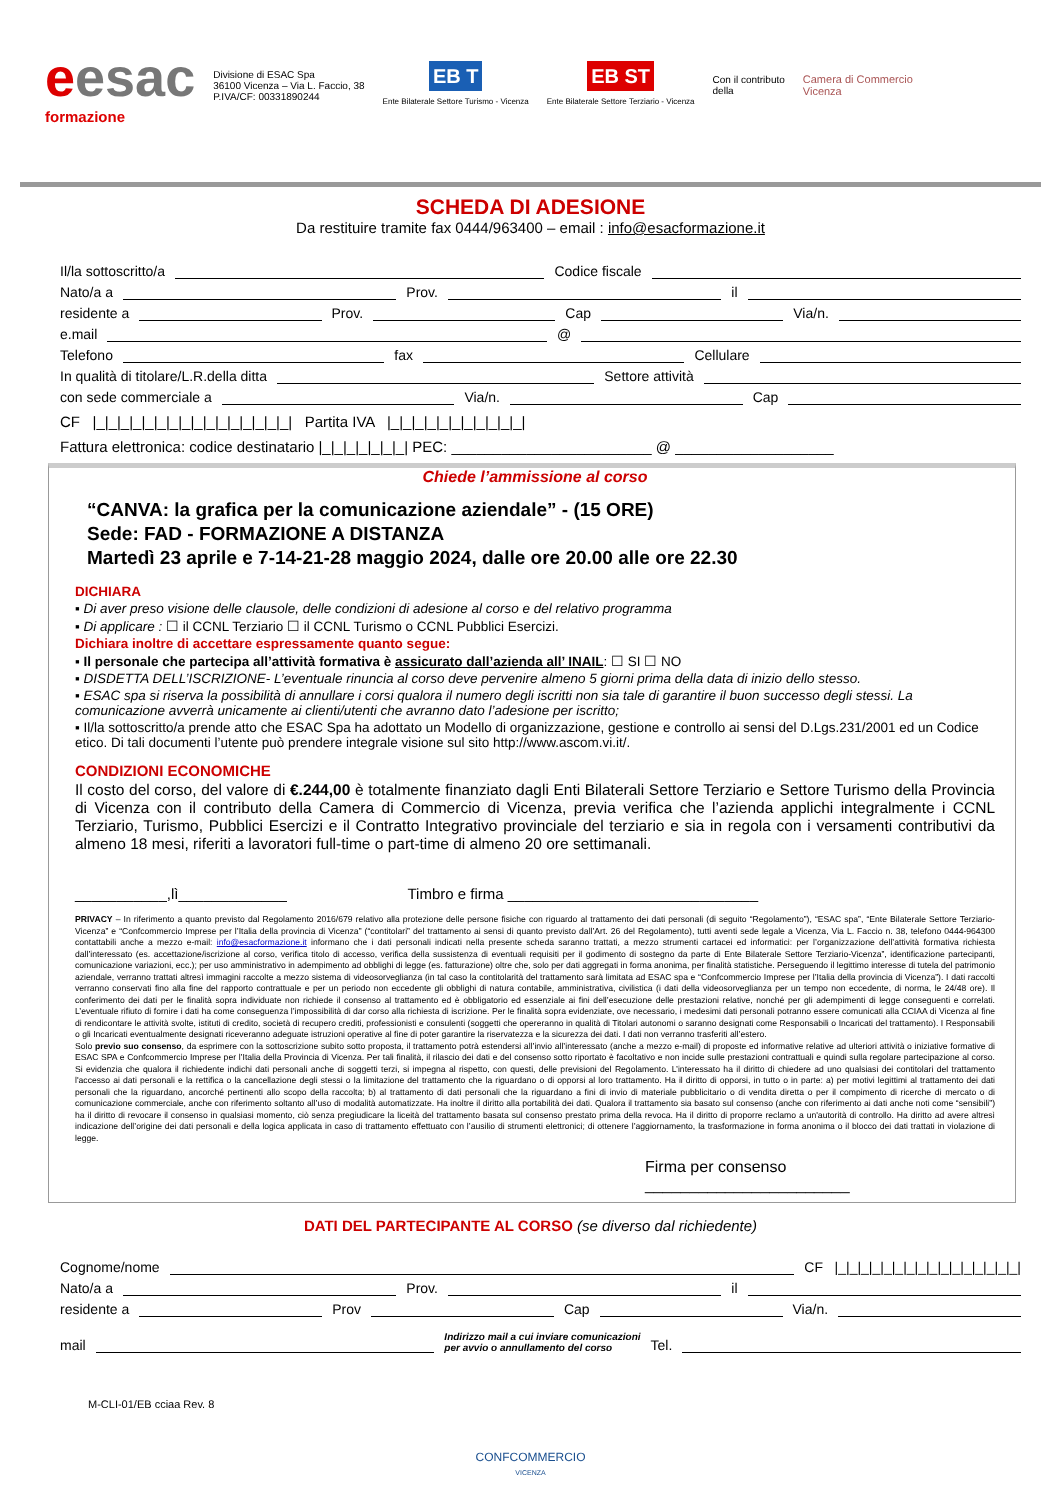eesac
formazione
Divisione di ESAC Spa
36100 Vicenza – Via L. Faccio, 38
P.IVA/CF: 00331890244
EB T
Ente Bilaterale Settore Turismo - Vicenza
EB ST
Ente Bilaterale Settore Terziario - Vicenza
Con il contributo
della
Camera di Commercio
Vicenza
SCHEDA DI ADESIONE
Da restituire tramite fax 0444/963400 – email : info@esacformazione.it
Il/la sottoscritto/a Codice fiscale
Nato/a a Prov. il
residente a Prov. Cap Via/n.
e.mail @
Telefono fax Cellulare
In qualità di titolare/L.R.della ditta Settore attività
con sede commerciale a Via/n. Cap
CF |_|_|_|_|_|_|_|_|_|_|_|_|_|_|_|_| Partita IVA |_|_|_|_|_|_|_|_|_|_|_|
Fattura elettronica: codice destinatario |_|_|_|_|_|_|_| PEC: ________________________ @ ___________________
Chiede l’ammissione al corso
“CANVA: la grafica per la comunicazione aziendale” - (15 ORE)
Sede: FAD - FORMAZIONE A DISTANZA
Martedì 23 aprile e 7-14-21-28 maggio 2024, dalle ore 20.00 alle ore 22.30
DICHIARA
▪ Di aver preso visione delle clausole, delle condizioni di adesione al corso e del relativo programma
▪ Di applicare : ☐ il CCNL Terziario ☐ il CCNL Turismo o CCNL Pubblici Esercizi.
Dichiara inoltre di accettare espressamente quanto segue:
▪ Il personale che partecipa all’attività formativa è assicurato dall’azienda all’ INAIL: ☐ SI ☐ NO
▪ DISDETTA DELL’ISCRIZIONE- L’eventuale rinuncia al corso deve pervenire almeno 5 giorni prima della data di inizio dello stesso.
▪ ESAC spa si riserva la possibilità di annullare i corsi qualora il numero degli iscritti non sia tale di garantire il buon successo degli stessi. La comunicazione avverrà unicamente ai clienti/utenti che avranno dato l’adesione per iscritto;
▪ Il/la sottoscritto/a prende atto che ESAC Spa ha adottato un Modello di organizzazione, gestione e controllo ai sensi del D.Lgs.231/2001 ed un Codice etico. Di tali documenti l’utente può prendere integrale visione sul sito http://www.ascom.vi.it/.
CONDIZIONI ECONOMICHE
Il costo del corso, del valore di €.244,00 è totalmente finanziato dagli Enti Bilaterali Settore Terziario e Settore Turismo della Provincia di Vicenza con il contributo della Camera di Commercio di Vicenza, previa verifica che l’azienda applichi integralmente i CCNL Terziario, Turismo, Pubblici Esercizi e il Contratto Integrativo provinciale del terziario e sia in regola con i versamenti contributivi da almeno 18 mesi, riferiti a lavoratori full-time o part-time di almeno 20 ore settimanali.
___________,lì_____________ Timbro e firma ______________________________
PRIVACY – In riferimento a quanto previsto dal Regolamento 2016/679 relativo alla protezione delle persone fisiche con riguardo al trattamento dei dati personali (di seguito “Regolamento”), “ESAC spa”, “Ente Bilaterale Settore Terziario-Vicenza” e “Confcommercio Imprese per l’Italia della provincia di Vicenza” (“contitolari” del trattamento ai sensi di quanto previsto dall’Art. 26 del Regolamento), tutti aventi sede legale a Vicenza, Via L. Faccio n. 38, telefono 0444-964300 contattabili anche a mezzo e-mail: info@esacformazione.it informano che i dati personali indicati nella presente scheda saranno trattati, a mezzo strumenti cartacei ed informatici: per l’organizzazione dell’attività formativa richiesta dall’interessato (es. accettazione/iscrizione al corso, verifica titolo di accesso, verifica della sussistenza di eventuali requisiti per il godimento di sostegno da parte di Ente Bilaterale Settore Terziario-Vicenza”, identificazione partecipanti, comunicazione variazioni, ecc.); per uso amministrativo in adempimento ad obblighi di legge (es. fatturazione) oltre che, solo per dati aggregati in forma anonima, per finalità statistiche. Perseguendo il legittimo interesse di tutela del patrimonio aziendale, verranno trattati altresì immagini raccolte a mezzo sistema di videosorveglianza (in tal caso la contitolarità del trattamento sarà limitata ad ESAC spa e “Confcommercio Imprese per l’Italia della provincia di Vicenza”). I dati raccolti verranno conservati fino alla fine del rapporto contrattuale e per un periodo non eccedente gli obblighi di natura contabile, amministrativa, civilistica (i dati della videosorveglianza per un tempo non eccedente, di norma, le 24/48 ore). Il conferimento dei dati per le finalità sopra individuate non richiede il consenso al trattamento ed è obbligatorio ed essenziale ai fini dell’esecuzione delle prestazioni relative, nonché per gli adempimenti di legge conseguenti e correlati. L’eventuale rifiuto di fornire i dati ha come conseguenza l’impossibilità di dar corso alla richiesta di iscrizione. Per le finalità sopra evidenziate, ove necessario, i medesimi dati personali potranno essere comunicati alla CCIAA di Vicenza al fine di rendicontare le attività svolte, istituti di credito, società di recupero crediti, professionisti e consulenti (soggetti che opereranno in qualità di Titolari autonomi o saranno designati come Responsabili o Incaricati del trattamento). I Responsabili o gli Incaricati eventualmente designati riceveranno adeguate istruzioni operative al fine di poter garantire la riservatezza e la sicurezza dei dati. I dati non verranno trasferiti all’estero.
Solo previo suo consenso, da esprimere con la sottoscrizione subito sotto proposta, il trattamento potrà estendersi all’invio all’interessato (anche a mezzo e-mail) di proposte ed informative relative ad ulteriori attività o iniziative formative di ESAC SPA e Confcommercio Imprese per l’Italia della Provincia di Vicenza. Per tali finalità, il rilascio dei dati e del consenso sotto riportato è facoltativo e non incide sulle prestazioni contrattuali e quindi sulla regolare partecipazione al corso. Si evidenzia che qualora il richiedente indichi dati personali anche di soggetti terzi, si impegna al rispetto, con questi, delle previsioni del Regolamento. L’interessato ha il diritto di chiedere ad uno qualsiasi dei contitolari del trattamento l'accesso ai dati personali e la rettifica o la cancellazione degli stessi o la limitazione del trattamento che la riguardano o di opporsi al loro trattamento. Ha il diritto di opporsi, in tutto o in parte: a) per motivi legittimi al trattamento dei dati personali che la riguardano, ancorché pertinenti allo scopo della raccolta; b) al trattamento di dati personali che la riguardano a fini di invio di materiale pubblicitario o di vendita diretta o per il compimento di ricerche di mercato o di comunicazione commerciale, anche con riferimento soltanto all’uso di modalità automatizzate. Ha inoltre il diritto alla portabilità dei dati. Qualora il trattamento sia basato sul consenso (anche con riferimento ai dati anche noti come “sensibili”) ha il diritto di revocare il consenso in qualsiasi momento, ciò senza pregiudicare la liceità del trattamento basata sul consenso prestato prima della revoca. Ha il diritto di proporre reclamo a un'autorità di controllo. Ha diritto ad avere altresì indicazione dell’origine dei dati personali e della logica applicata in caso di trattamento effettuato con l’ausilio di strumenti elettronici; di ottenere l’aggiornamento, la trasformazione in forma anonima o il blocco dei dati trattati in violazione di legge.
Firma per consenso _______________________
DATI DEL PARTECIPANTE AL CORSO (se diverso dal richiedente)
Cognome/nome CF |_|_|_|_|_|_|_|_|_|_|_|_|_|_|_|_|
Nato/a a Prov. il
residente a Prov Cap Via/n.
mail Indirizzo mail a cui inviare comunicazioni
per avvio o annullamento del corso Tel.
M-CLI-01/EB cciaa Rev. 8
CONFCOMMERCIO
VICENZA